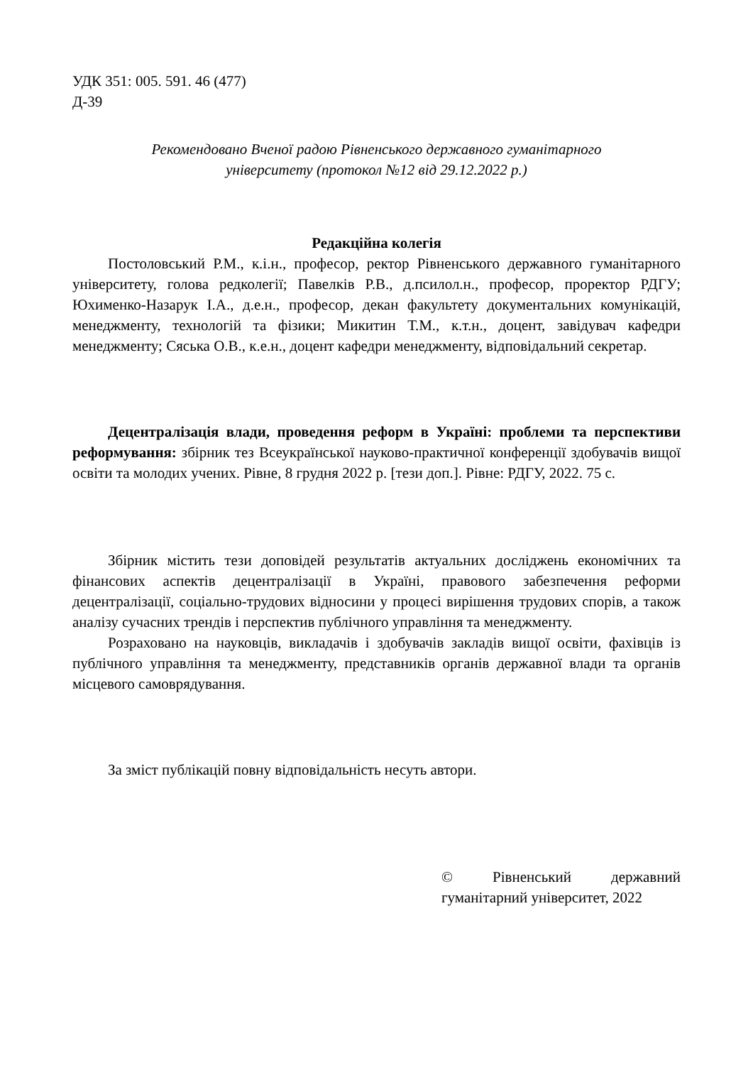УДК 351: 005. 591. 46 (477)
Д-39
Рекомендовано Вченої радою Рівненського державного гуманітарного
університету (протокол №12 від 29.12.2022 р.)
Редакційна колегія
Постоловський Р.М., к.і.н., професор, ректор Рівненського державного гуманітарного університету, голова редколегії; Павелків Р.В., д.псилол.н., професор, проректор РДГУ; Юхименко-Назарук І.А., д.е.н., професор, декан факультету документальних комунікацій, менеджменту, технологій та фізики; Микитин Т.М., к.т.н., доцент, завідувач кафедри менеджменту; Сяська О.В., к.е.н., доцент кафедри менеджменту, відповідальний секретар.
Децентралізація влади, проведення реформ в Україні: проблеми та перспективи реформування: збірник тез Всеукраїнської науково-практичної конференції здобувачів вищої освіти та молодих учених. Рівне, 8 грудня 2022 р. [тези доп.]. Рівне: РДГУ, 2022. 75 с.
Збірник містить тези доповідей результатів актуальних досліджень економічних та фінансових аспектів децентралізації в Україні, правового забезпечення реформи децентралізації, соціально-трудових відносини у процесі вирішення трудових спорів, а також аналізу сучасних трендів і перспектив публічного управління та менеджменту.
Розраховано на науковців, викладачів і здобувачів закладів вищої освіти, фахівців із публічного управління та менеджменту, представників органів державної влади та органів місцевого самоврядування.
За зміст публікацій повну відповідальність несуть автори.
© Рівненський державний гуманітарний університет, 2022